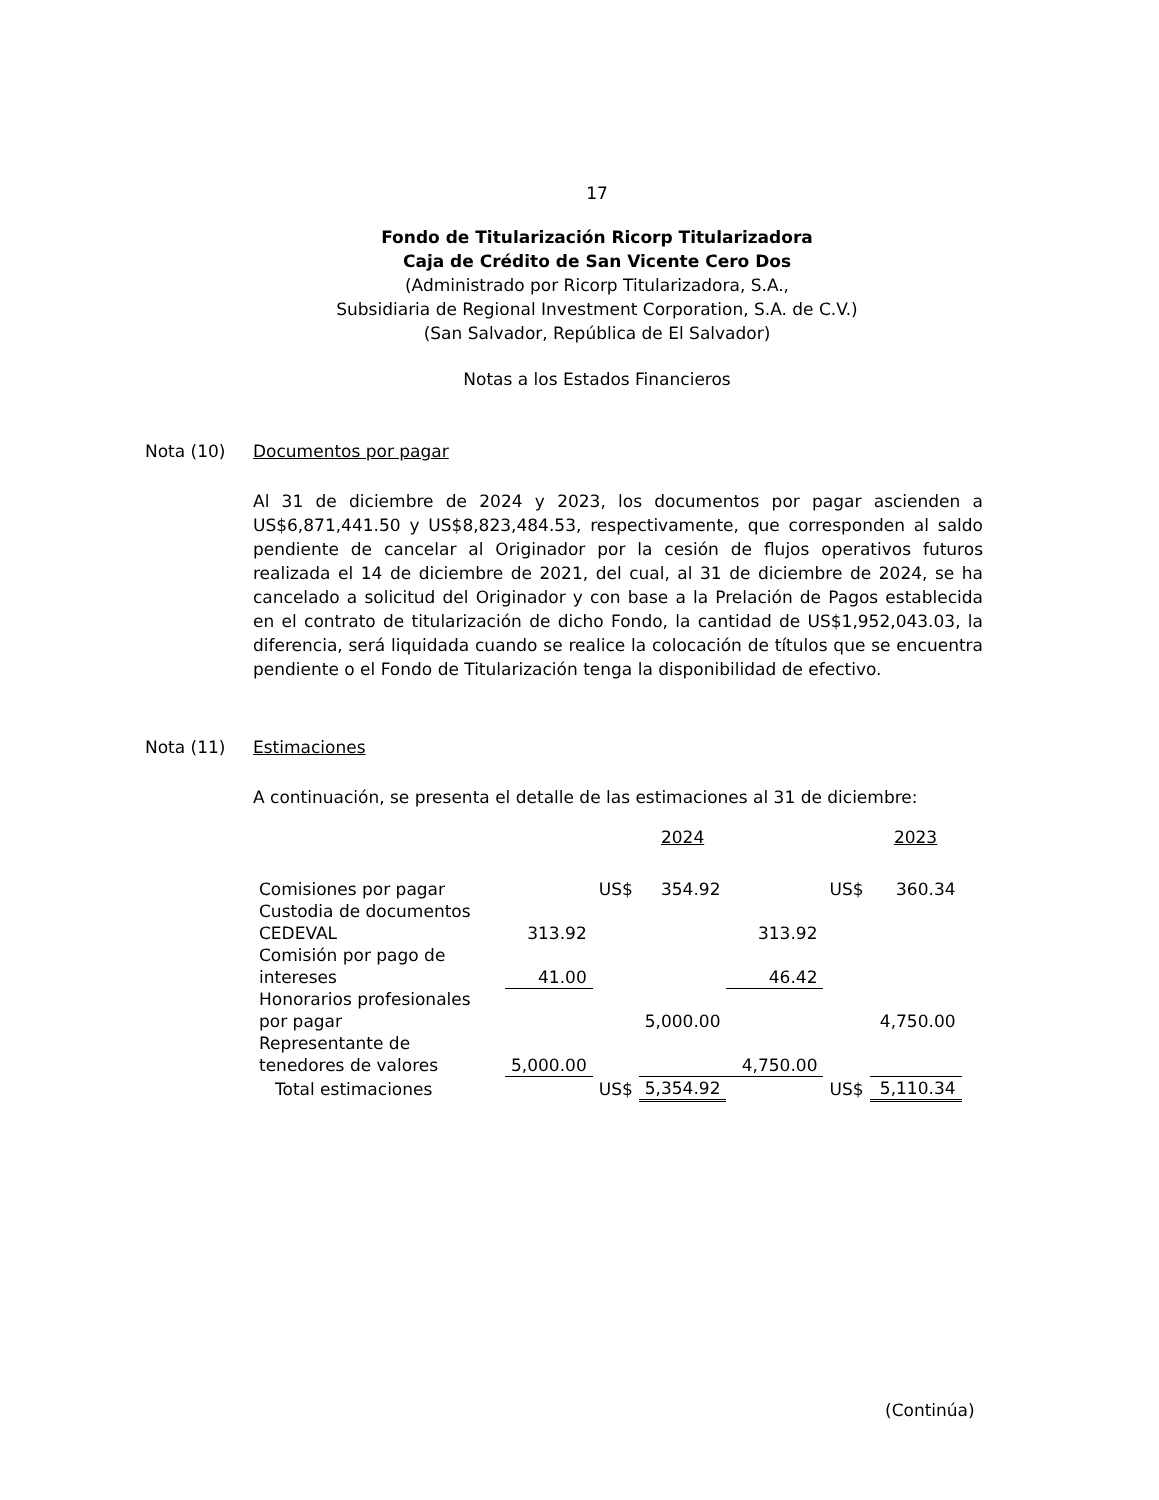17
Fondo de Titularización Ricorp Titularizadora
Caja de Crédito de San Vicente Cero Dos
(Administrado por Ricorp Titularizadora, S.A.,
Subsidiaria de Regional Investment Corporation, S.A. de C.V.)
(San Salvador, República de El Salvador)
Notas a los Estados Financieros
Nota (10) Documentos por pagar
Al 31 de diciembre de 2024 y 2023, los documentos por pagar ascienden a US$6,871,441.50 y US$8,823,484.53, respectivamente, que corresponden al saldo pendiente de cancelar al Originador por la cesión de flujos operativos futuros realizada el 14 de diciembre de 2021, del cual, al 31 de diciembre de 2024, se ha cancelado a solicitud del Originador y con base a la Prelación de Pagos establecida en el contrato de titularización de dicho Fondo, la cantidad de US$1,952,043.03, la diferencia, será liquidada cuando se realice la colocación de títulos que se encuentra pendiente o el Fondo de Titularización tenga la disponibilidad de efectivo.
Nota (11) Estimaciones
A continuación, se presenta el detalle de las estimaciones al 31 de diciembre:
| | | | 2024 | | | 2023 |
| --- | --- | --- | --- | --- | --- | --- |
| Comisiones por pagar | | US$ | 354.92 | | US$ | 360.34 |
| Custodia de documentos CEDEVAL | 313.92 | | | 313.92 | | |
| Comisión por pago de intereses | 41.00 | | | 46.42 | | |
| Honorarios profesionales por pagar | | | 5,000.00 | | | 4,750.00 |
| Representante de tenedores de valores | 5,000.00 | | | 4,750.00 | | |
| Total estimaciones | | US$ | 5,354.92 | | US$ | 5,110.34 |
(Continúa)